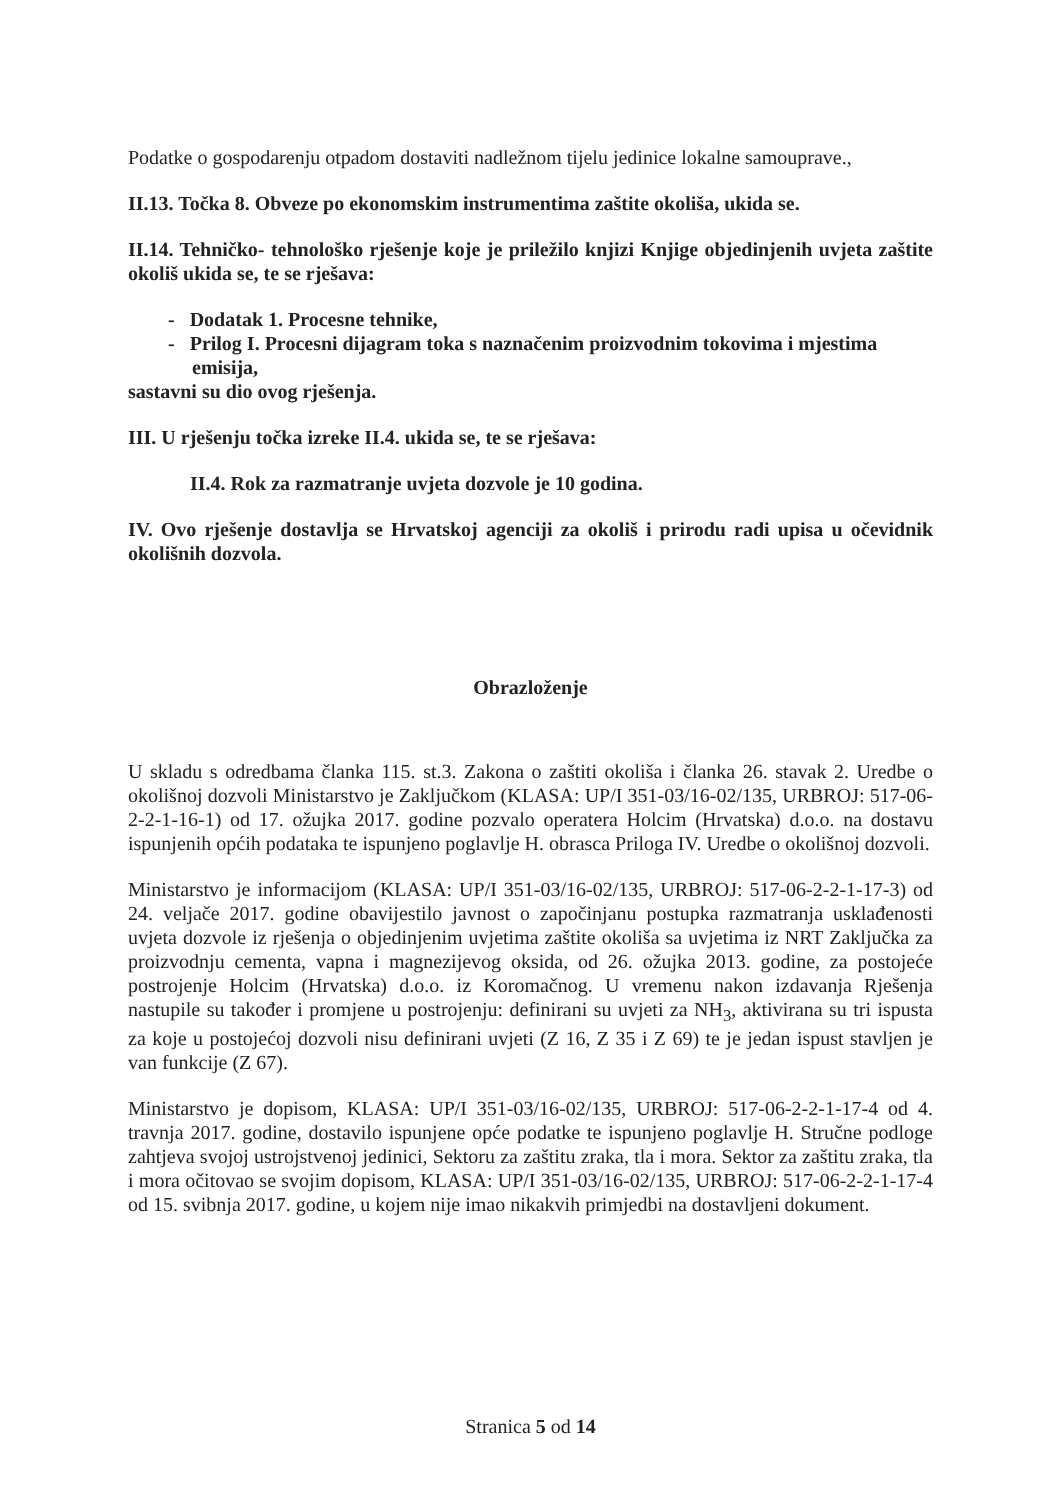Podatke o gospodarenju otpadom dostaviti nadležnom tijelu jedinice lokalne samouprave.,
II.13. Točka 8. Obveze po ekonomskim instrumentima zaštite okoliša, ukida se.
II.14. Tehničko- tehnološko rješenje koje je priležilo knjizi Knjige objedinjenih uvjeta zaštite okoliš ukida se, te se rješava:
- Dodatak 1. Procesne tehnike,
- Prilog I. Procesni dijagram toka s naznačenim proizvodnim tokovima i mjestima emisija,
sastavni su dio ovog rješenja.
III. U rješenju točka izreke II.4. ukida se, te se rješava:
II.4. Rok za razmatranje uvjeta dozvole je 10 godina.
IV. Ovo rješenje dostavlja se Hrvatskoj agenciji za okoliš i prirodu radi upisa u očevidnik okolišnih dozvola.
Obrazloženje
U skladu s odredbama članka 115. st.3. Zakona o zaštiti okoliša i članka 26. stavak 2. Uredbe o okolišnoj dozvoli Ministarstvo je Zaključkom (KLASA: UP/I 351-03/16-02/135, URBROJ: 517-06-2-2-1-16-1) od 17. ožujka 2017. godine pozvalo operatera Holcim (Hrvatska) d.o.o. na dostavu ispunjenih općih podataka te ispunjeno poglavlje H. obrasca Priloga IV. Uredbe o okolišnoj dozvoli.
Ministarstvo je informacijom (KLASA: UP/I 351-03/16-02/135, URBROJ: 517-06-2-2-1-17-3) od 24. veljače 2017. godine obavijestilo javnost o započinjanu postupka razmatranja usklađenosti uvjeta dozvole iz rješenja o objedinjenim uvjetima zaštite okoliša sa uvjetima iz NRT Zaključka za proizvodnju cementa, vapna i magnezijevog oksida, od 26. ožujka 2013. godine, za postojeće postrojenje Holcim (Hrvatska) d.o.o. iz Koromačnog. U vremenu nakon izdavanja Rješenja nastupile su također i promjene u postrojenju: definirani su uvjeti za NH<sub>3</sub>, aktivirana su tri ispusta za koje u postojećoj dozvoli nisu definirani uvjeti (Z 16, Z 35 i Z 69) te je jedan ispust stavljen je van funkcije (Z 67).
Ministarstvo je dopisom, KLASA: UP/I 351-03/16-02/135, URBROJ: 517-06-2-2-1-17-4 od 4. travnja 2017. godine, dostavilo ispunjene opće podatke te ispunjeno poglavlje H. Stručne podloge zahtjeva svojoj ustrojstvenoj jedinici, Sektoru za zaštitu zraka, tla i mora. Sektor za zaštitu zraka, tla i mora očitovao se svojim dopisom, KLASA: UP/I 351-03/16-02/135, URBROJ: 517-06-2-2-1-17-4 od 15. svibnja 2017. godine, u kojem nije imao nikakvih primjedbi na dostavljeni dokument.
Stranica 5 od 14